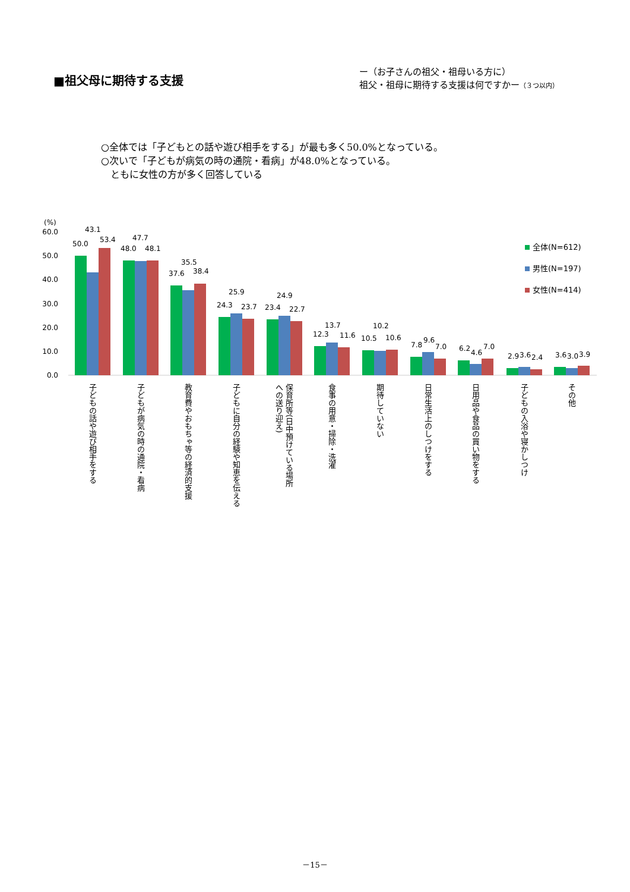■祖父母に期待する支援
ー（お子さんの祖父・祖母いる方に）
祖父・祖母に期待する支援は何ですかー（３つ以内）
○全体では「子どもとの話や遊び相手をする」が最も多く50.0%となっている。
○次いで「子どもが病気の時の通院・看病」が48.0%となっている。
　ともに女性の方が多く回答している
(%)
60.0
50.0
40.0
30.0
20.0
10.0
0.0
50.0
43.1
53.4
48.0
47.7
48.1
37.6
35.5
38.4
24.3
25.9
23.7
23.4
24.9
22.7
12.3
13.7
11.6
10.5
10.2
10.6
7.8
9.6
7.0
6.2
4.6
7.0
2.9
3.6
2.4
3.6
3.0
3.9
全体(N=612)
男性(N=197)
女性(N=414)
子どもの話や遊び相手をする
子どもが病気の時の通院・看病
教育費やおもちゃ等の経済的支援
子どもに自分の経験や知恵を伝える
保育所等(日中預けている場所
への送り迎え)
食事の用意・掃除・洗濯
期待していない
日常生活上のしつけをする
日用品や食品の買い物をする
子どもの入浴や寝かしつけ
その他
－15－